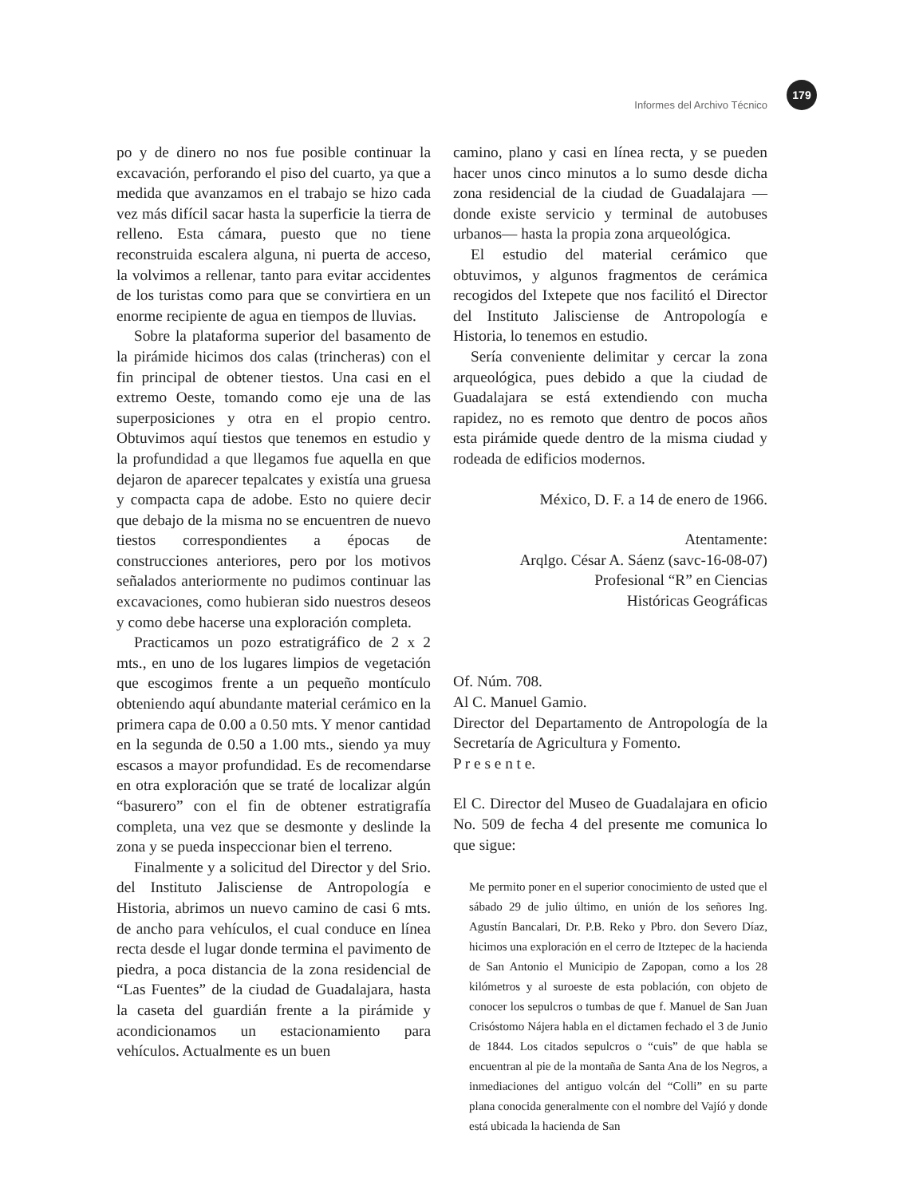179
Informes del Archivo Técnico
po y de dinero no nos fue posible continuar la excavación, perforando el piso del cuarto, ya que a medida que avanzamos en el trabajo se hizo cada vez más difícil sacar hasta la superficie la tierra de relleno. Esta cámara, puesto que no tiene reconstruida escalera alguna, ni puerta de acceso, la volvimos a rellenar, tanto para evitar accidentes de los turistas como para que se convirtiera en un enorme recipiente de agua en tiempos de lluvias.
Sobre la plataforma superior del basamento de la pirámide hicimos dos calas (trincheras) con el fin principal de obtener tiestos. Una casi en el extremo Oeste, tomando como eje una de las superposiciones y otra en el propio centro. Obtuvimos aquí tiestos que tenemos en estudio y la profundidad a que llegamos fue aquella en que dejaron de aparecer tepalcates y existía una gruesa y compacta capa de adobe. Esto no quiere decir que debajo de la misma no se encuentren de nuevo tiestos correspondientes a épocas de construcciones anteriores, pero por los motivos señalados anteriormente no pudimos continuar las excavaciones, como hubieran sido nuestros deseos y como debe hacerse una exploración completa.
Practicamos un pozo estratigráfico de 2 x 2 mts., en uno de los lugares limpios de vegetación que escogimos frente a un pequeño montículo obteniendo aquí abundante material cerámico en la primera capa de 0.00 a 0.50 mts. Y menor cantidad en la segunda de 0.50 a 1.00 mts., siendo ya muy escasos a mayor profundidad. Es de recomendarse en otra exploración que se traté de localizar algún “basurero” con el fin de obtener estratigrafía completa, una vez que se desmonte y deslinde la zona y se pueda inspeccionar bien el terreno.
Finalmente y a solicitud del Director y del Srio. del Instituto Jalisciense de Antropología e Historia, abrimos un nuevo camino de casi 6 mts. de ancho para vehículos, el cual conduce en línea recta desde el lugar donde termina el pavimento de piedra, a poca distancia de la zona residencial de “Las Fuentes” de la ciudad de Guadalajara, hasta la caseta del guardián frente a la pirámide y acondicionamos un estacionamiento para vehículos. Actualmente es un buen
camino, plano y casi en línea recta, y se pueden hacer unos cinco minutos a lo sumo desde dicha zona residencial de la ciudad de Guadalajara —donde existe servicio y terminal de autobuses urbanos— hasta la propia zona arqueológica.
El estudio del material cerámico que obtuvimos, y algunos fragmentos de cerámica recogidos del Ixtepete que nos facilitó el Director del Instituto Jalisciense de Antropología e Historia, lo tenemos en estudio.
Sería conveniente delimitar y cercar la zona arqueológica, pues debido a que la ciudad de Guadalajara se está extendiendo con mucha rapidez, no es remoto que dentro de pocos años esta pirámide quede dentro de la misma ciudad y rodeada de edificios modernos.
México, D. F. a 14 de enero de 1966.
Atentamente:
Arqlgo. César A. Sáenz (savc-16-08-07)
Profesional “R” en Ciencias
Históricas Geográficas
Of. Núm. 708.
Al C. Manuel Gamio.
Director del Departamento de Antropología de la Secretaría de Agricultura y Fomento.
P r e s e n t e.
El C. Director del Museo de Guadalajara en oficio No. 509 de fecha 4 del presente me comunica lo que sigue:
Me permito poner en el superior conocimiento de usted que el sábado 29 de julio último, en unión de los señores Ing. Agustín Bancalari, Dr. P.B. Reko y Pbro. don Severo Díaz, hicimos una exploración en el cerro de Itztepec de la hacienda de San Antonio el Municipio de Zapopan, como a los 28 kilómetros y al suroeste de esta población, con objeto de conocer los sepulcros o tumbas de que f. Manuel de San Juan Crisóstomo Nájera habla en el dictamen fechado el 3 de Junio de 1844. Los citados sepulcros o “cuis” de que habla se encuentran al pie de la montaña de Santa Ana de los Negros, a inmediaciones del antiguo volcán del “Colli” en su parte plana conocida generalmente con el nombre del Vajíó y donde está ubicada la hacienda de San